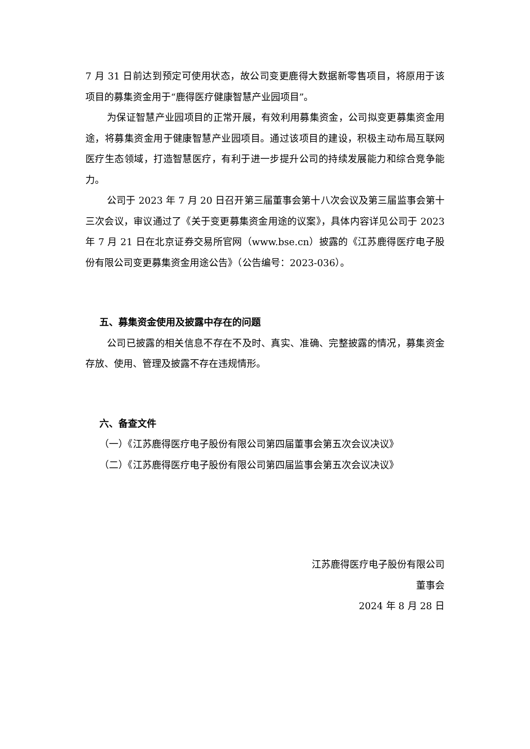7 月 31 日前达到预定可使用状态，故公司变更鹿得大数据新零售项目，将原用于该项目的募集资金用于“鹿得医疗健康智慧产业园项目”。
为保证智慧产业园项目的正常开展，有效利用募集资金，公司拟变更募集资金用途，将募集资金用于健康智慧产业园项目。通过该项目的建设，积极主动布局互联网医疗生态领域，打造智慧医疗，有利于进一步提升公司的持续发展能力和综合竞争能力。
公司于 2023 年 7 月 20 日召开第三届董事会第十八次会议及第三届监事会第十三次会议，审议通过了《关于变更募集资金用途的议案》，具体内容详见公司于 2023 年 7 月 21 日在北京证券交易所官网（www.bse.cn）披露的《江苏鹿得医疗电子股份有限公司变更募集资金用途公告》（公告编号：2023-036）。
五、募集资金使用及披露中存在的问题
公司已披露的相关信息不存在不及时、真实、准确、完整披露的情况，募集资金存放、使用、管理及披露不存在违规情形。
六、备查文件
（一）《江苏鹿得医疗电子股份有限公司第四届董事会第五次会议决议》
（二）《江苏鹿得医疗电子股份有限公司第四届监事会第五次会议决议》
江苏鹿得医疗电子股份有限公司
董事会
2024 年 8 月 28 日